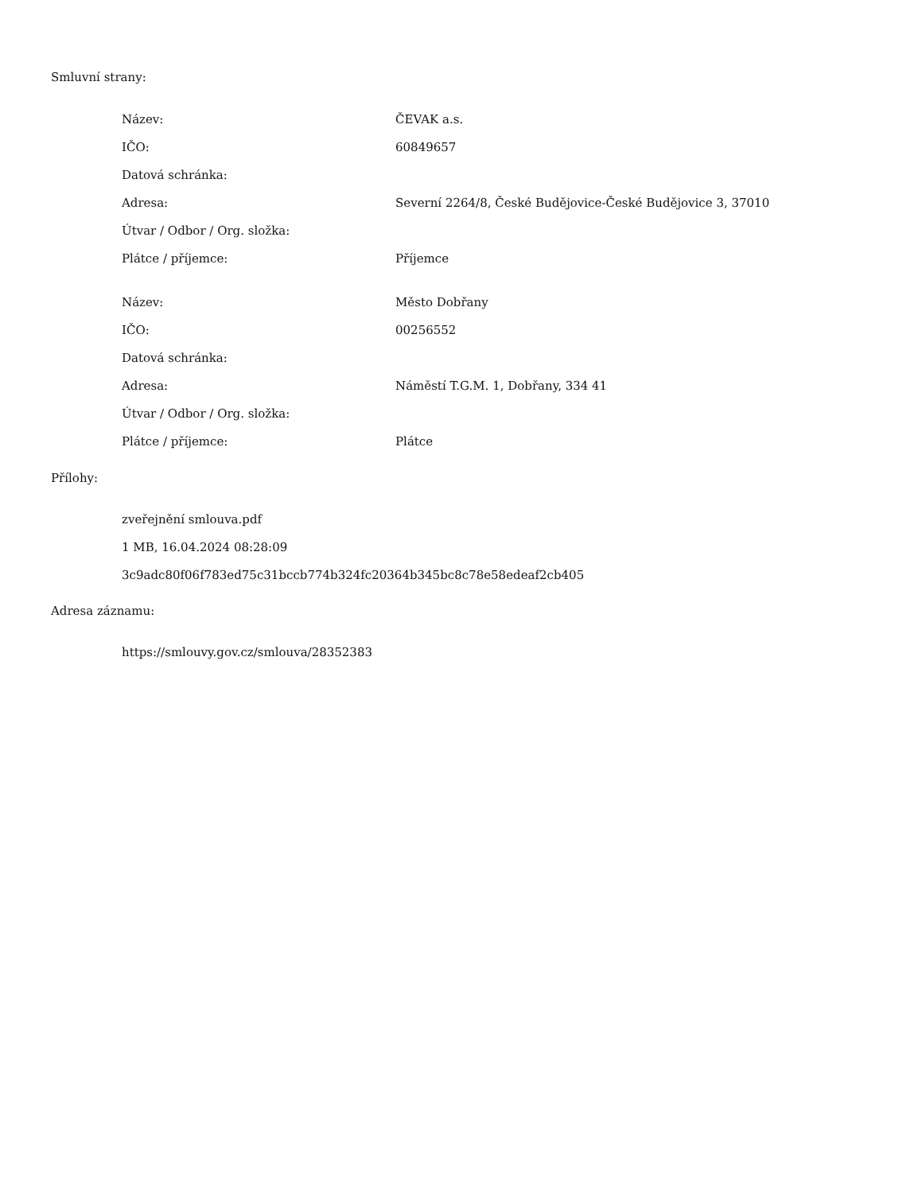Smluvní strany:
| Název: | ČEVAK a.s. |
| IČO: | 60849657 |
| Datová schránka: | |
| Adresa: | Severní 2264/8, České Budějovice-České Budějovice 3, 37010 |
| Útvar / Odbor / Org. složka: | |
| Plátce / příjemce: | Příjemce |
| Název: | Město Dobřany |
| IČO: | 00256552 |
| Datová schránka: | |
| Adresa: | Náměstí T.G.M. 1, Dobřany, 334 41 |
| Útvar / Odbor / Org. složka: | |
| Plátce / příjemce: | Plátce |
Přílohy:
zveřejnění smlouva.pdf
1 MB, 16.04.2024 08:28:09
3c9adc80f06f783ed75c31bccb774b324fc20364b345bc8c78e58edeaf2cb405
Adresa záznamu:
https://smlouvy.gov.cz/smlouva/28352383